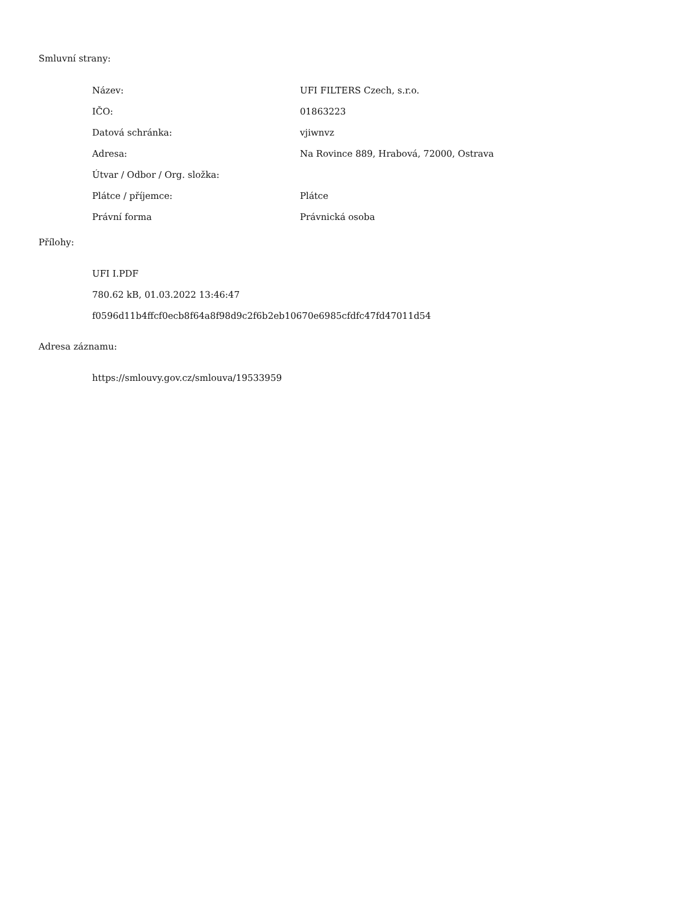Smluvní strany:
| Název: | UFI FILTERS Czech, s.r.o. |
| IČO: | 01863223 |
| Datová schránka: | vjiwnvz |
| Adresa: | Na Rovince 889, Hrabová, 72000, Ostrava |
| Útvar / Odbor / Org. složka: | |
| Plátce / příjemce: | Plátce |
| Právní forma | Právnická osoba |
Přílohy:
UFI I.PDF
780.62 kB, 01.03.2022 13:46:47
f0596d11b4ffcf0ecb8f64a8f98d9c2f6b2eb10670e6985cfdfc47fd47011d54
Adresa záznamu:
https://smlouvy.gov.cz/smlouva/19533959